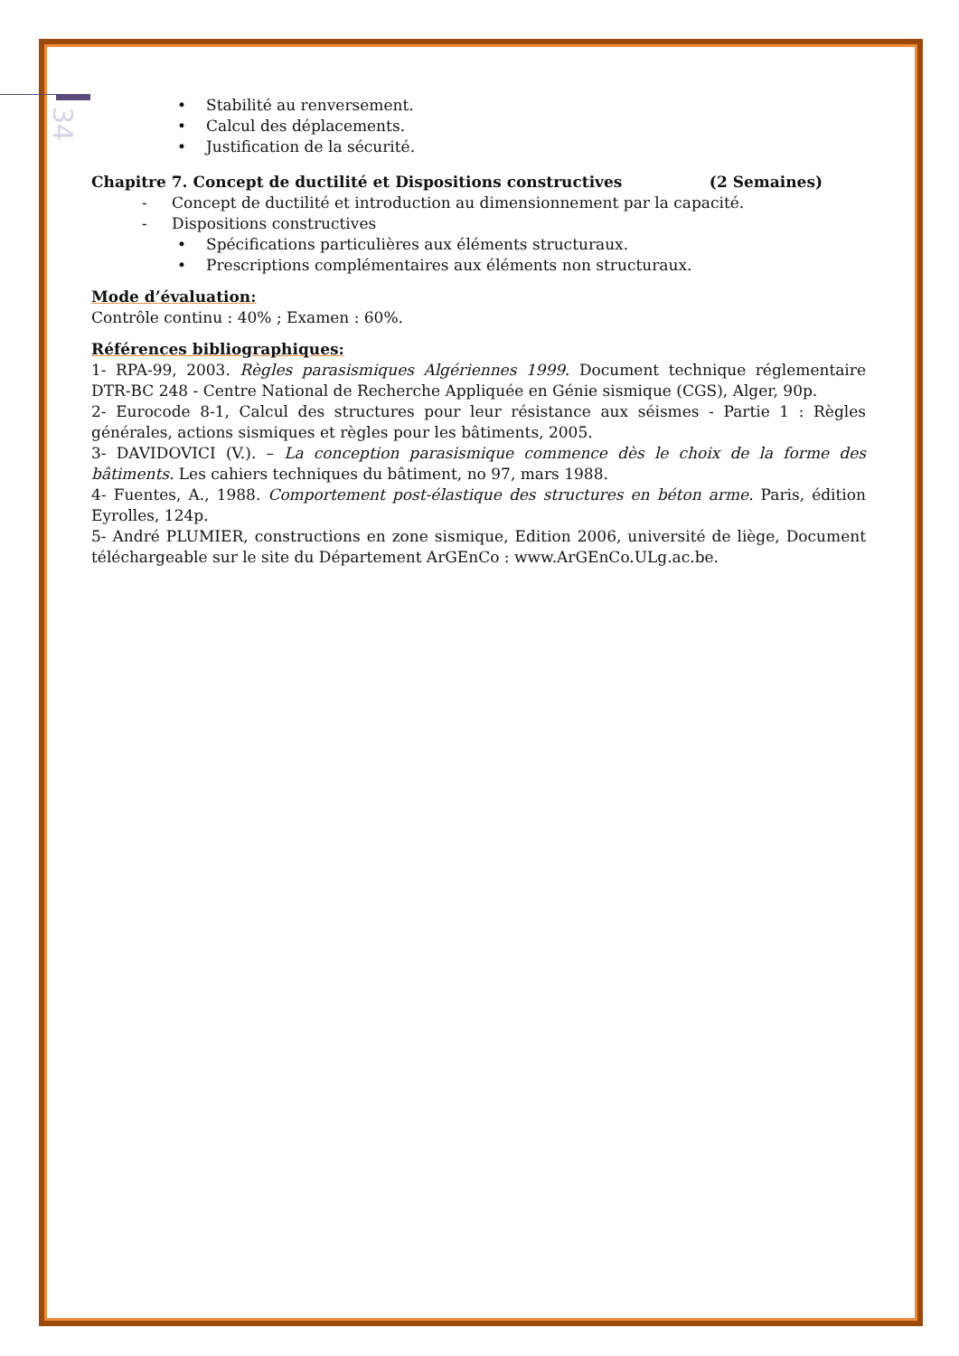34
• Stabilité au renversement.
• Calcul des déplacements.
• Justification de la sécurité.
Chapitre 7. Concept de ductilité et Dispositions constructives (2 Semaines)
- Concept de ductilité et introduction au dimensionnement par la capacité.
- Dispositions constructives
• Spécifications particulières aux éléments structuraux.
• Prescriptions complémentaires aux éléments non structuraux.
Mode d’évaluation:
Contrôle continu : 40% ; Examen : 60%.
Références bibliographiques:
1- RPA-99, 2003. Règles parasismiques Algériennes 1999. Document technique réglementaire DTR-BC 248 - Centre National de Recherche Appliquée en Génie sismique (CGS), Alger, 90p.
2- Eurocode 8-1, Calcul des structures pour leur résistance aux séismes - Partie 1 : Règles générales, actions sismiques et règles pour les bâtiments, 2005.
3- DAVIDOVICI (V.). – La conception parasismique commence dès le choix de la forme des bâtiments. Les cahiers techniques du bâtiment, no 97, mars 1988.
4- Fuentes, A., 1988. Comportement post-élastique des structures en béton arme. Paris, édition Eyrolles, 124p.
5- André PLUMIER, constructions en zone sismique, Edition 2006, université de liège, Document téléchargeable sur le site du Département ArGEnCo : www.ArGEnCo.ULg.ac.be.